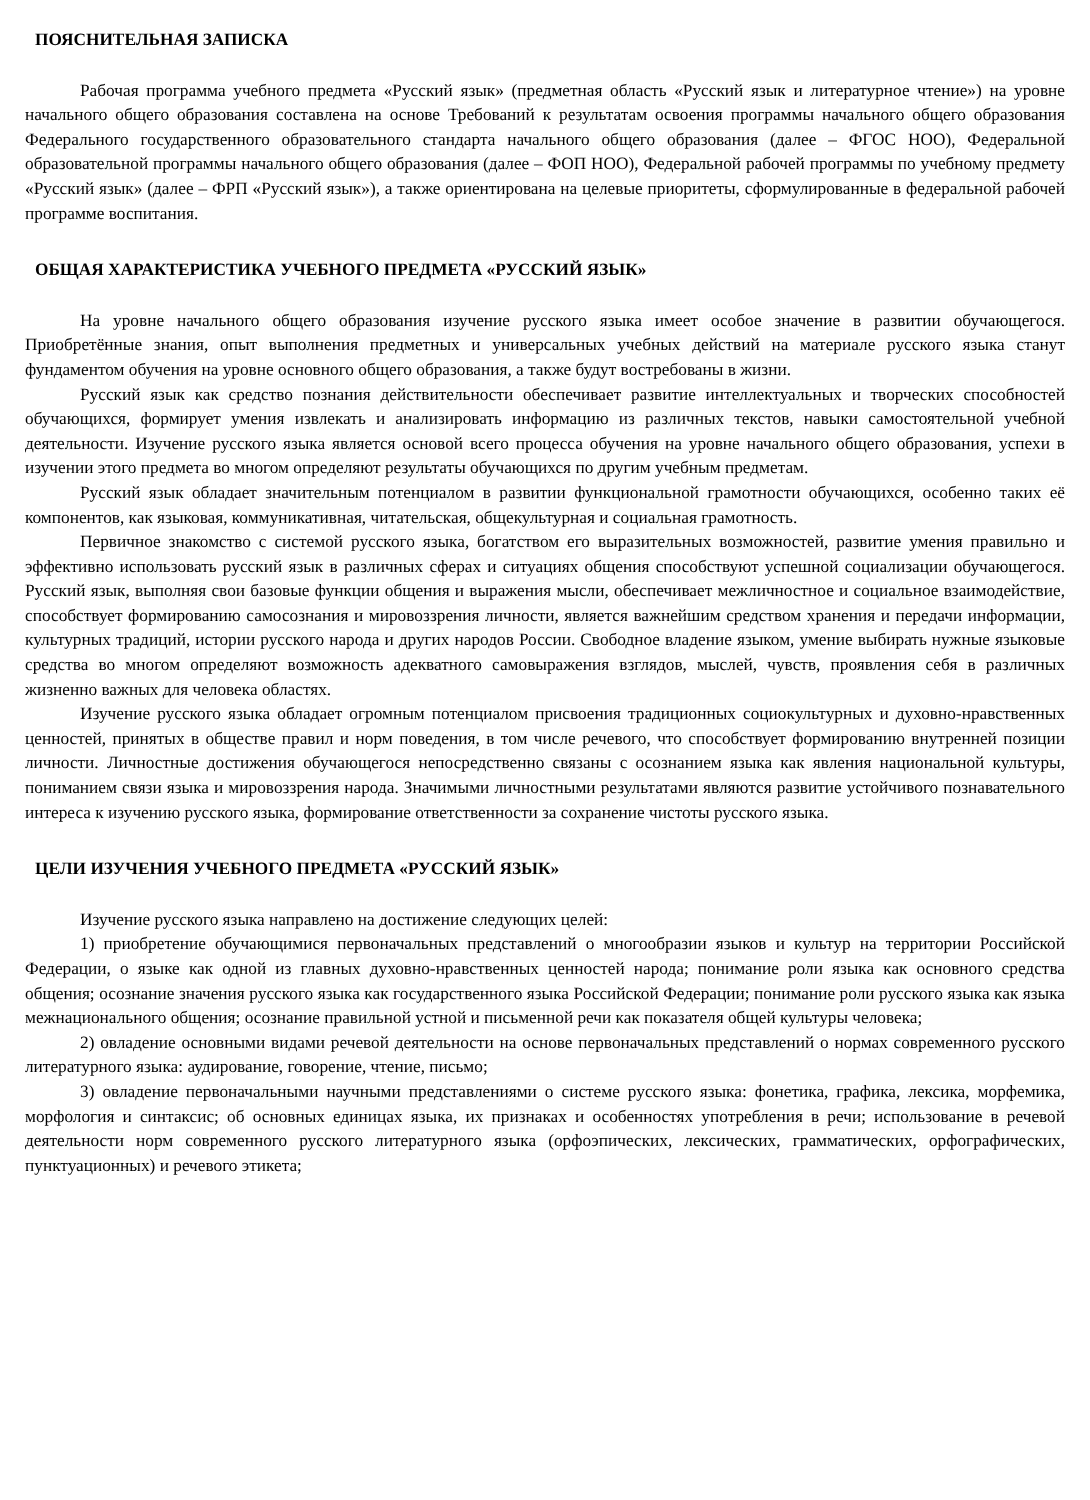ПОЯСНИТЕЛЬНАЯ ЗАПИСКА
Рабочая программа учебного предмета «Русский язык» (предметная область «Русский язык и литературное чтение») на уровне начального общего образования составлена на основе Требований к результатам освоения программы начального общего образования Федерального государственного образовательного стандарта начального общего образования (далее – ФГОС НОО), Федеральной образовательной программы начального общего образования (далее – ФОП НОО), Федеральной рабочей программы по учебному предмету «Русский язык» (далее – ФРП «Русский язык»), а также ориентирована на целевые приоритеты, сформулированные в федеральной рабочей программе воспитания.
ОБЩАЯ ХАРАКТЕРИСТИКА УЧЕБНОГО ПРЕДМЕТА «РУССКИЙ ЯЗЫК»
На уровне начального общего образования изучение русского языка имеет особое значение в развитии обучающегося. Приобретённые знания, опыт выполнения предметных и универсальных учебных действий на материале русского языка станут фундаментом обучения на уровне основного общего образования, а также будут востребованы в жизни.
Русский язык как средство познания действительности обеспечивает развитие интеллектуальных и творческих способностей обучающихся, формирует умения извлекать и анализировать информацию из различных текстов, навыки самостоятельной учебной деятельности. Изучение русского языка является основой всего процесса обучения на уровне начального общего образования, успехи в изучении этого предмета во многом определяют результаты обучающихся по другим учебным предметам.
Русский язык обладает значительным потенциалом в развитии функциональной грамотности обучающихся, особенно таких её компонентов, как языковая, коммуникативная, читательская, общекультурная и социальная грамотность.
Первичное знакомство с системой русского языка, богатством его выразительных возможностей, развитие умения правильно и эффективно использовать русский язык в различных сферах и ситуациях общения способствуют успешной социализации обучающегося. Русский язык, выполняя свои базовые функции общения и выражения мысли, обеспечивает межличностное и социальное взаимодействие, способствует формированию самосознания и мировоззрения личности, является важнейшим средством хранения и передачи информации, культурных традиций, истории русского народа и других народов России. Свободное владение языком, умение выбирать нужные языковые средства во многом определяют возможность адекватного самовыражения взглядов, мыслей, чувств, проявления себя в различных жизненно важных для человека областях.
Изучение русского языка обладает огромным потенциалом присвоения традиционных социокультурных и духовно-нравственных ценностей, принятых в обществе правил и норм поведения, в том числе речевого, что способствует формированию внутренней позиции личности. Личностные достижения обучающегося непосредственно связаны с осознанием языка как явления национальной культуры, пониманием связи языка и мировоззрения народа. Значимыми личностными результатами являются развитие устойчивого познавательного интереса к изучению русского языка, формирование ответственности за сохранение чистоты русского языка.
ЦЕЛИ ИЗУЧЕНИЯ УЧЕБНОГО ПРЕДМЕТА «РУССКИЙ ЯЗЫК»
Изучение русского языка направлено на достижение следующих целей:
1) приобретение обучающимися первоначальных представлений о многообразии языков и культур на территории Российской Федерации, о языке как одной из главных духовно-нравственных ценностей народа; понимание роли языка как основного средства общения; осознание значения русского языка как государственного языка Российской Федерации; понимание роли русского языка как языка межнационального общения; осознание правильной устной и письменной речи как показателя общей культуры человека;
2) овладение основными видами речевой деятельности на основе первоначальных представлений о нормах современного русского литературного языка: аудирование, говорение, чтение, письмо;
3) овладение первоначальными научными представлениями о системе русского языка: фонетика, графика, лексика, морфемика, морфология и синтаксис; об основных единицах языка, их признаках и особенностях употребления в речи; использование в речевой деятельности норм современного русского литературного языка (орфоэпических, лексических, грамматических, орфографических, пунктуационных) и речевого этикета;